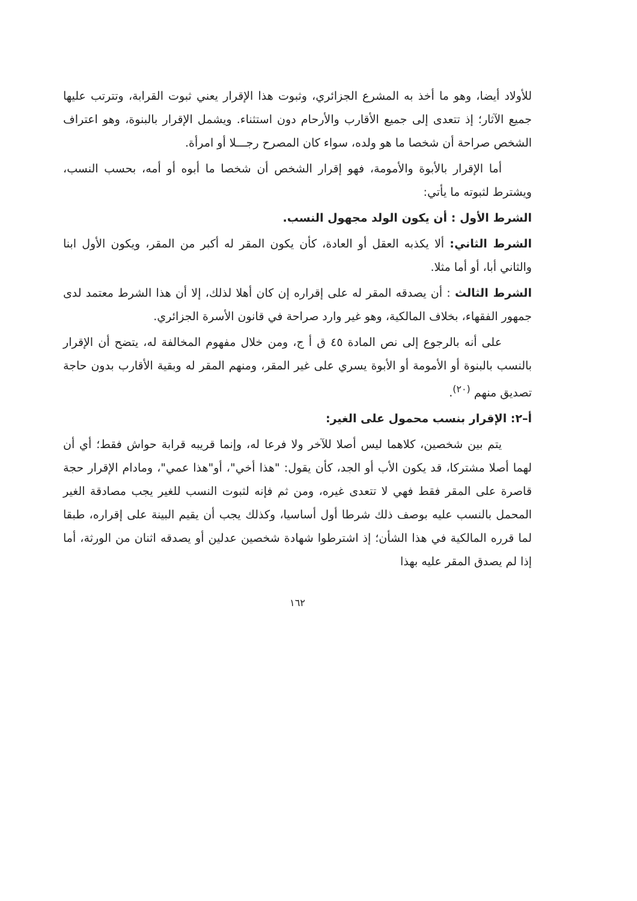للأولاد أيضا، وهو ما أخذ به المشرع الجزائري، وثبوت هذا الإقرار يعني ثبوت القرابة، وتترتب عليها جميع الآثار؛ إذ تتعدى إلى جميع الأقارب والأرحام دون استثناء. ويشمل الإقرار بالبنوة، وهو اعتراف الشخص صراحة أن شخصا ما هو ولده، سواء كان المصرح رجـــلا أو امرأة.
أما الإقرار بالأبوة والأمومة، فهو إقرار الشخص أن شخصا ما أبوه أو أمه، بحسب النسب، ويشترط لثبوته ما يأتي:
الشرط الأول : أن يكون الولد مجهول النسب.
الشرط الثاني: ألا يكذبه العقل أو العادة، كأن يكون المقر له أكبر من المقر، ويكون الأول ابنا والثاني أبا، أو أما مثلا.
الشرط الثالث : أن يصدقه المقر له على إقراره إن كان أهلا لذلك، إلا أن هذا الشرط معتمد لدى جمهور الفقهاء، بخلاف المالكية، وهو غير وارد صراحة في قانون الأسرة الجزائري.
على أنه بالرجوع إلى نص المادة ٤٥ ق أ ج، ومن خلال مفهوم المخالفة له، يتضح أن الإقرار بالنسب بالبنوة أو الأمومة أو الأبوة يسري على غير المقر، ومنهم المقر له وبقية الأقارب بدون حاجة تصديق منهم <sup>(٢٠)</sup>.
أ–٢: الإقرار بنسب محمول على الغير:
يتم بين شخصين، كلاهما ليس أصلا للآخر ولا فرعا له، وإنما قريبه قرابة حواش فقط؛ أي أن لهما أصلا مشتركا، قد يكون الأب أو الجد، كأن يقول: "هذا أخي"، أو"هذا عمي"، ومادام الإقرار حجة قاصرة على المقر فقط فهي لا تتعدى غيره، ومن ثم فإنه لثبوت النسب للغير يجب مصادقة الغير المحمل بالنسب عليه بوصف ذلك شرطا أول أساسيا، وكذلك يجب أن يقيم البينة على إقراره، طبقا لما قرره المالكية في هذا الشأن؛ إذ اشترطوا شهادة شخصين عدلين أو يصدقه اثنان من الورثة، أما إذا لم يصدق المقر عليه بهذا
١٦٢